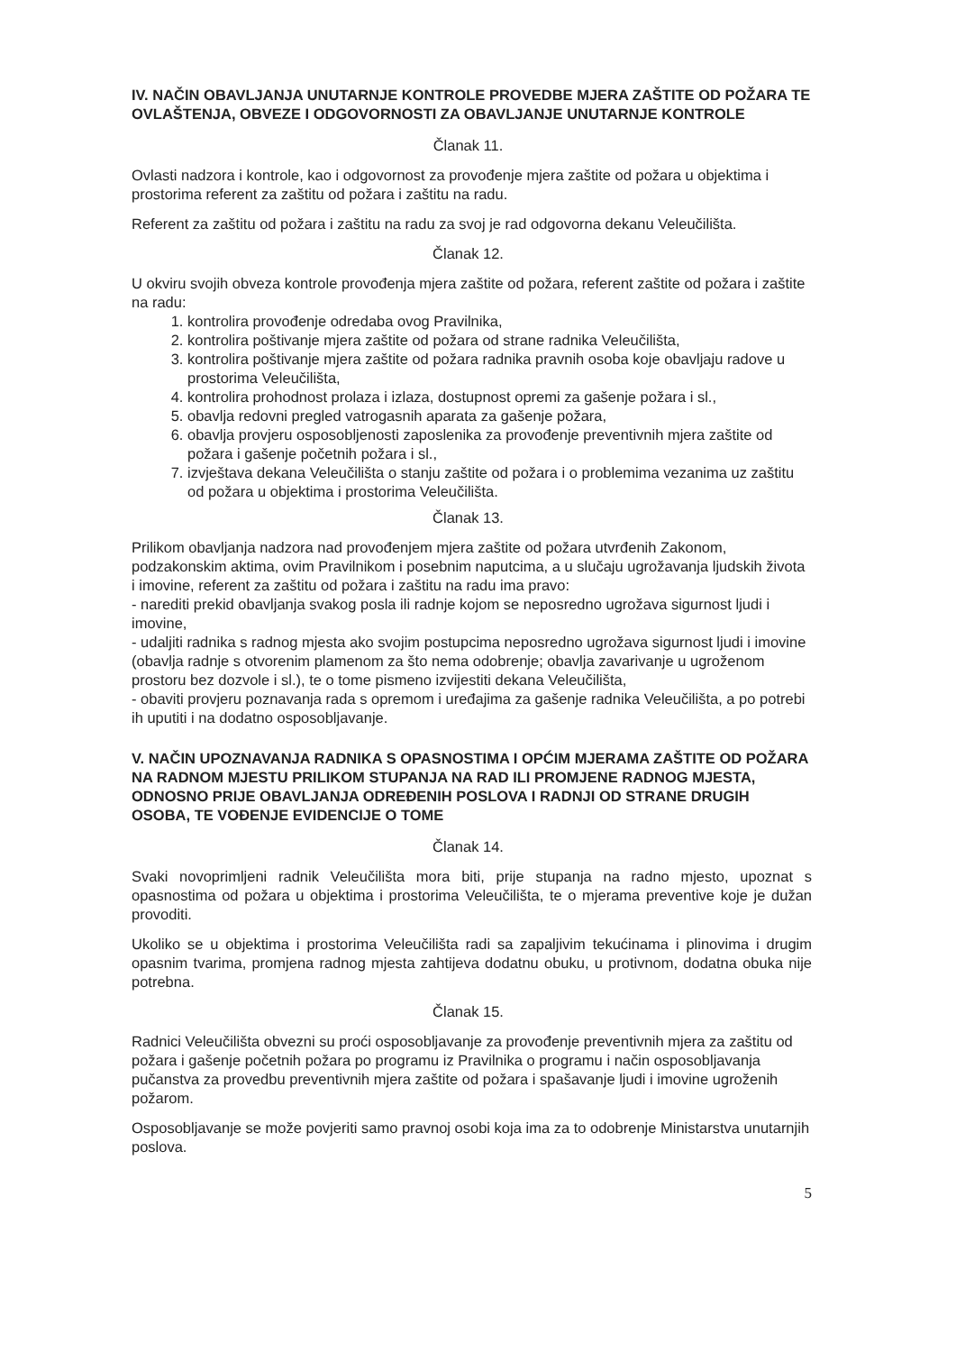IV. NAČIN OBAVLJANJA UNUTARNJE KONTROLE PROVEDBE MJERA ZAŠTITE OD POŽARA TE OVLAŠTENJA, OBVEZE I ODGOVORNOSTI ZA OBAVLJANJE UNUTARNJE KONTROLE
Članak 11.
Ovlasti nadzora i kontrole, kao i odgovornost za provođenje mjera zaštite od požara u objektima i prostorima referent za zaštitu od požara i zaštitu na radu.
Referent za zaštitu od požara i zaštitu na radu za svoj je rad odgovorna dekanu Veleučilišta.
Članak 12.
U okviru svojih obveza kontrole provođenja mjera zaštite od požara, referent zaštite od požara i zaštite na radu:
1. kontrolira provođenje odredaba ovog Pravilnika,
2. kontrolira poštivanje mjera zaštite od požara od strane radnika Veleučilišta,
3. kontrolira poštivanje mjera zaštite od požara radnika pravnih osoba koje obavljaju radove u prostorima Veleučilišta,
4. kontrolira prohodnost prolaza i izlaza, dostupnost opremi za gašenje požara i sl.,
5. obavlja redovni pregled vatrogasnih aparata za gašenje požara,
6. obavlja provjeru osposobljenosti zaposlenika za provođenje preventivnih mjera zaštite od požara i gašenje početnih požara i sl.,
7. izvještava dekana Veleučilišta o stanju zaštite od požara i o problemima vezanima uz zaštitu od požara u objektima i prostorima Veleučilišta.
Članak 13.
Prilikom obavljanja nadzora nad provođenjem mjera zaštite od požara utvrđenih Zakonom, podzakonskim aktima, ovim Pravilnikom i posebnim naputcima, a u slučaju ugrožavanja ljudskih života i imovine, referent za zaštitu od požara i zaštitu na radu ima pravo:
- narediti prekid obavljanja svakog posla ili radnje kojom se neposredno ugrožava sigurnost ljudi i imovine,
- udaljiti radnika s radnog mjesta ako svojim postupcima neposredno ugrožava sigurnost ljudi i imovine (obavlja radnje s otvorenim plamenom za što nema odobrenje; obavlja zavarivanje u ugroženom prostoru bez dozvole i sl.), te o tome pismeno izvijestiti dekana Veleučilišta,
- obaviti provjeru poznavanja rada s opremom i uređajima za gašenje radnika Veleučilišta, a po potrebi ih uputiti i na dodatno osposobljavanje.
V. NAČIN UPOZNAVANJA RADNIKA S OPASNOSTIMA I OPĆIM MJERAMA ZAŠTITE OD POŽARA NA RADNOM MJESTU PRILIKOM STUPANJA NA RAD ILI PROMJENE RADNOG MJESTA, ODNOSNO PRIJE OBAVLJANJA ODREĐENIH POSLOVA I RADNJI OD STRANE DRUGIH OSOBA, TE VOĐENJE EVIDENCIJE O TOME
Članak 14.
Svaki novoprimljeni radnik Veleučilišta mora biti, prije stupanja na radno mjesto, upoznat s opasnostima od požara u objektima i prostorima Veleučilišta, te o mjerama preventive koje je dužan provoditi.
Ukoliko se u objektima i prostorima Veleučilišta radi sa zapaljivim tekućinama i plinovima i drugim opasnim tvarima, promjena radnog mjesta zahtijeva dodatnu obuku, u protivnom, dodatna obuka nije potrebna.
Članak 15.
Radnici Veleučilišta obvezni su proći osposobljavanje za provođenje preventivnih mjera za zaštitu od požara i gašenje početnih požara po programu iz Pravilnika o programu i način osposobljavanja pučanstva za provedbu preventivnih mjera zaštite od požara i spašavanje ljudi i imovine ugroženih požarom.
Osposobljavanje se može povjeriti samo pravnoj osobi koja ima za to odobrenje Ministarstva unutarnjih poslova.
5